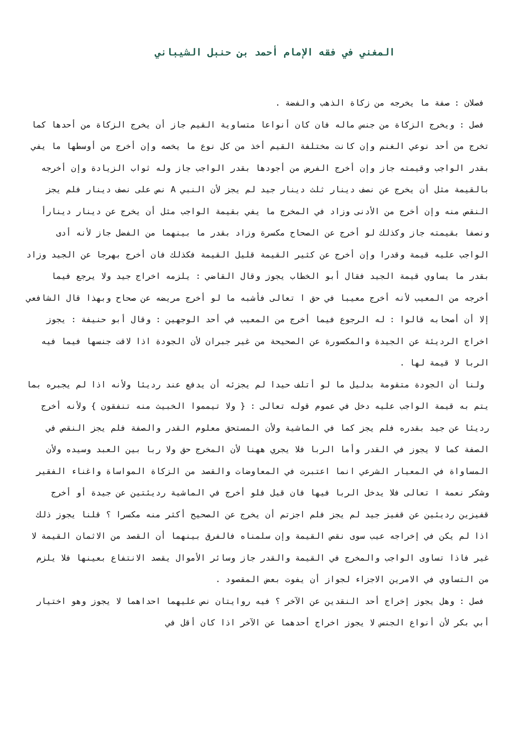المغني في فقه الإمام أحمد بن حنبل الشيباني
فصلان : صفة ما يخرجه من زكاة الذهب والفضة .
فصل : ويخرج الزكاة من جنس ماله فان كان أنواعا متساوية القيم جاز أن يخرج الزكاة من أحدها كما تخرج من أحد نوعي الغنم وإن كانت مختلفة القيم أخذ من كل نوع ما يخصه وإن أخرج من أوسطها ما يفي بقدر الواجب وقيمته جاز وإن أخرج الفرض من أجودها بقدر الواجب جاز وله ثواب الزيادة وإن أخرجه بالقيمة مثل أن يخرج عن نصف دينار ثلث دينار جيد لم يجز لأن النبي A نص على نصف دينار فلم يجز النقص منه وإن أخرج من الأدنى وزاد في المخرج ما يفي بقيمة الواجب مثل أن يخرج عن دينار دينارأ ونصفا بقيمته جاز وكذلك لو أخرج عن الصحاح مكسرة وزاد بقدر ما بينهما من الفضل جاز لأنه أدى الواجب عليه قيمة وقدرا وإن أخرج عن كثير القيمة قليل القيمة فكذلك فان أخرج بهرجا عن الجيد وزاد بقدر ما يساوي قيمة الجيد فقال أبو الخطاب يجوز وقال القاضي : يلزمه اخراج جيد ولا يرجع فيما أخرجه من المعيب لأنه أخرج معيبا في حق ا تعالى فأشبه ما لو أخرج مريضه عن صحاح وبهذا قال الشافعي إلا أن أصحابه قالوا : له الرجوع فيما أخرج من المعيب في أحد الوجهين : وقال أبو حنيفة : يجوز اخراج الرديئة عن الجيدة والمكسورة عن الصحيحة من غير جبران لأن الجودة اذا لاقت جنسها فيما فيه الربا لا قيمة لها .
ولنا أن الجودة متقومة بدليل ما لو أتلف حيدا لم يجزئه أن يدفع عند رديئا ولأنه اذا لم يجبره بما يتم به قيمة الواجب عليه دخل في عموم قوله تعالى : { ولا تيمموا الخبيث منه تنفقون } ولأنه أخرج رديئا عن جيد بقدره فلم يجز كما في الماشية ولأن المستحق معلوم القدر والصفة فلم يجز النقص في الصفة كما لا يجوز في القدر وأما الربا فلا يجري ههنا لأن المخرج حق ولا ربا بين العبد وسيده ولأن المساواة في المعيار الشرعي انما اعتبرت في المعاوضات والقصد من الزكاة المواساة واغناء الفقير وشكر نعمة ا تعالى فلا يدخل الربا فيها فان قيل فلو أخرج في الماشية رديئتين عن جيدة أو أخرج قفيزين رديئين عن قفيز جيد لم يجز فلم اجزتم أن يخرج عن الصحيح أكثر منه مكسرا ؟ قلنا يجوز ذلك اذا لم يكن في إخراجه عيب سوى نقص القيمة وإن سلمناه فالفرق بينهما أن القصد من الاثمان القيمة لا غير فاذا تساوى الواجب والمخرج في القيمة والقدر جاز وسائر الأموال يقصد الانتفاع بعينها فلا يلزم من التساوي في الامرين الاجزاء لجواز أن يفوت بعض المقصود .
فصل : وهل يجوز إخراج أحد النقدين عن الآخر ؟ فيه روايتان نص عليهما احداهما لا يجوز وهو اختيار أبي بكر لأن أنواع الجنس لا يجوز اخراج أحدهما عن الآخر اذا كان أقل في